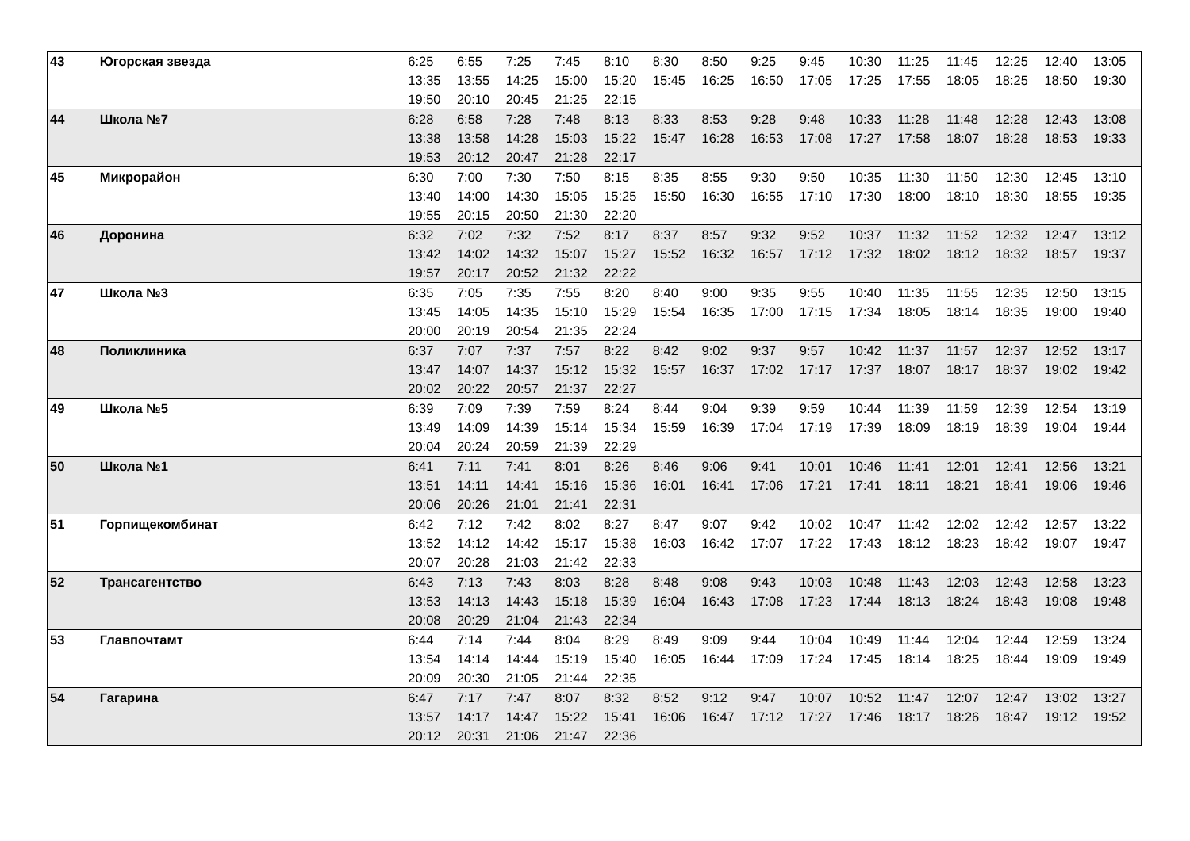| 43 | Югорская звезда | 6:25 | 6:55 | 7:25 | 7:45 | 8:10 | 8:30 | 8:50 | 9:25 | 9:45 | 10:30 | 11:25 | 11:45 | 12:25 | 12:40 | 13:05 |
| | | 13:35 | 13:55 | 14:25 | 15:00 | 15:20 | 15:45 | 16:25 | 16:50 | 17:05 | 17:25 | 17:55 | 18:05 | 18:25 | 18:50 | 19:30 |
| | | 19:50 | 20:10 | 20:45 | 21:25 | 22:15 | | | | | | | | | | |
| 44 | Школа №7 | 6:28 | 6:58 | 7:28 | 7:48 | 8:13 | 8:33 | 8:53 | 9:28 | 9:48 | 10:33 | 11:28 | 11:48 | 12:28 | 12:43 | 13:08 |
| | | 13:38 | 13:58 | 14:28 | 15:03 | 15:22 | 15:47 | 16:28 | 16:53 | 17:08 | 17:27 | 17:58 | 18:07 | 18:28 | 18:53 | 19:33 |
| | | 19:53 | 20:12 | 20:47 | 21:28 | 22:17 | | | | | | | | | | |
| 45 | Микрорайон | 6:30 | 7:00 | 7:30 | 7:50 | 8:15 | 8:35 | 8:55 | 9:30 | 9:50 | 10:35 | 11:30 | 11:50 | 12:30 | 12:45 | 13:10 |
| | | 13:40 | 14:00 | 14:30 | 15:05 | 15:25 | 15:50 | 16:30 | 16:55 | 17:10 | 17:30 | 18:00 | 18:10 | 18:30 | 18:55 | 19:35 |
| | | 19:55 | 20:15 | 20:50 | 21:30 | 22:20 | | | | | | | | | | |
| 46 | Доронина | 6:32 | 7:02 | 7:32 | 7:52 | 8:17 | 8:37 | 8:57 | 9:32 | 9:52 | 10:37 | 11:32 | 11:52 | 12:32 | 12:47 | 13:12 |
| | | 13:42 | 14:02 | 14:32 | 15:07 | 15:27 | 15:52 | 16:32 | 16:57 | 17:12 | 17:32 | 18:02 | 18:12 | 18:32 | 18:57 | 19:37 |
| | | 19:57 | 20:17 | 20:52 | 21:32 | 22:22 | | | | | | | | | | |
| 47 | Школа №3 | 6:35 | 7:05 | 7:35 | 7:55 | 8:20 | 8:40 | 9:00 | 9:35 | 9:55 | 10:40 | 11:35 | 11:55 | 12:35 | 12:50 | 13:15 |
| | | 13:45 | 14:05 | 14:35 | 15:10 | 15:29 | 15:54 | 16:35 | 17:00 | 17:15 | 17:34 | 18:05 | 18:14 | 18:35 | 19:00 | 19:40 |
| | | 20:00 | 20:19 | 20:54 | 21:35 | 22:24 | | | | | | | | | | |
| 48 | Поликлиника | 6:37 | 7:07 | 7:37 | 7:57 | 8:22 | 8:42 | 9:02 | 9:37 | 9:57 | 10:42 | 11:37 | 11:57 | 12:37 | 12:52 | 13:17 |
| | | 13:47 | 14:07 | 14:37 | 15:12 | 15:32 | 15:57 | 16:37 | 17:02 | 17:17 | 17:37 | 18:07 | 18:17 | 18:37 | 19:02 | 19:42 |
| | | 20:02 | 20:22 | 20:57 | 21:37 | 22:27 | | | | | | | | | | |
| 49 | Школа №5 | 6:39 | 7:09 | 7:39 | 7:59 | 8:24 | 8:44 | 9:04 | 9:39 | 9:59 | 10:44 | 11:39 | 11:59 | 12:39 | 12:54 | 13:19 |
| | | 13:49 | 14:09 | 14:39 | 15:14 | 15:34 | 15:59 | 16:39 | 17:04 | 17:19 | 17:39 | 18:09 | 18:19 | 18:39 | 19:04 | 19:44 |
| | | 20:04 | 20:24 | 20:59 | 21:39 | 22:29 | | | | | | | | | | |
| 50 | Школа №1 | 6:41 | 7:11 | 7:41 | 8:01 | 8:26 | 8:46 | 9:06 | 9:41 | 10:01 | 10:46 | 11:41 | 12:01 | 12:41 | 12:56 | 13:21 |
| | | 13:51 | 14:11 | 14:41 | 15:16 | 15:36 | 16:01 | 16:41 | 17:06 | 17:21 | 17:41 | 18:11 | 18:21 | 18:41 | 19:06 | 19:46 |
| | | 20:06 | 20:26 | 21:01 | 21:41 | 22:31 | | | | | | | | | | |
| 51 | Горпищекомбинат | 6:42 | 7:12 | 7:42 | 8:02 | 8:27 | 8:47 | 9:07 | 9:42 | 10:02 | 10:47 | 11:42 | 12:02 | 12:42 | 12:57 | 13:22 |
| | | 13:52 | 14:12 | 14:42 | 15:17 | 15:38 | 16:03 | 16:42 | 17:07 | 17:22 | 17:43 | 18:12 | 18:23 | 18:42 | 19:07 | 19:47 |
| | | 20:07 | 20:28 | 21:03 | 21:42 | 22:33 | | | | | | | | | | |
| 52 | Трансагентство | 6:43 | 7:13 | 7:43 | 8:03 | 8:28 | 8:48 | 9:08 | 9:43 | 10:03 | 10:48 | 11:43 | 12:03 | 12:43 | 12:58 | 13:23 |
| | | 13:53 | 14:13 | 14:43 | 15:18 | 15:39 | 16:04 | 16:43 | 17:08 | 17:23 | 17:44 | 18:13 | 18:24 | 18:43 | 19:08 | 19:48 |
| | | 20:08 | 20:29 | 21:04 | 21:43 | 22:34 | | | | | | | | | | |
| 53 | Главпочтамт | 6:44 | 7:14 | 7:44 | 8:04 | 8:29 | 8:49 | 9:09 | 9:44 | 10:04 | 10:49 | 11:44 | 12:04 | 12:44 | 12:59 | 13:24 |
| | | 13:54 | 14:14 | 14:44 | 15:19 | 15:40 | 16:05 | 16:44 | 17:09 | 17:24 | 17:45 | 18:14 | 18:25 | 18:44 | 19:09 | 19:49 |
| | | 20:09 | 20:30 | 21:05 | 21:44 | 22:35 | | | | | | | | | | |
| 54 | Гагарина | 6:47 | 7:17 | 7:47 | 8:07 | 8:32 | 8:52 | 9:12 | 9:47 | 10:07 | 10:52 | 11:47 | 12:07 | 12:47 | 13:02 | 13:27 |
| | | 13:57 | 14:17 | 14:47 | 15:22 | 15:41 | 16:06 | 16:47 | 17:12 | 17:27 | 17:46 | 18:17 | 18:26 | 18:47 | 19:12 | 19:52 |
| | | 20:12 | 20:31 | 21:06 | 21:47 | 22:36 | | | | | | | | | | |